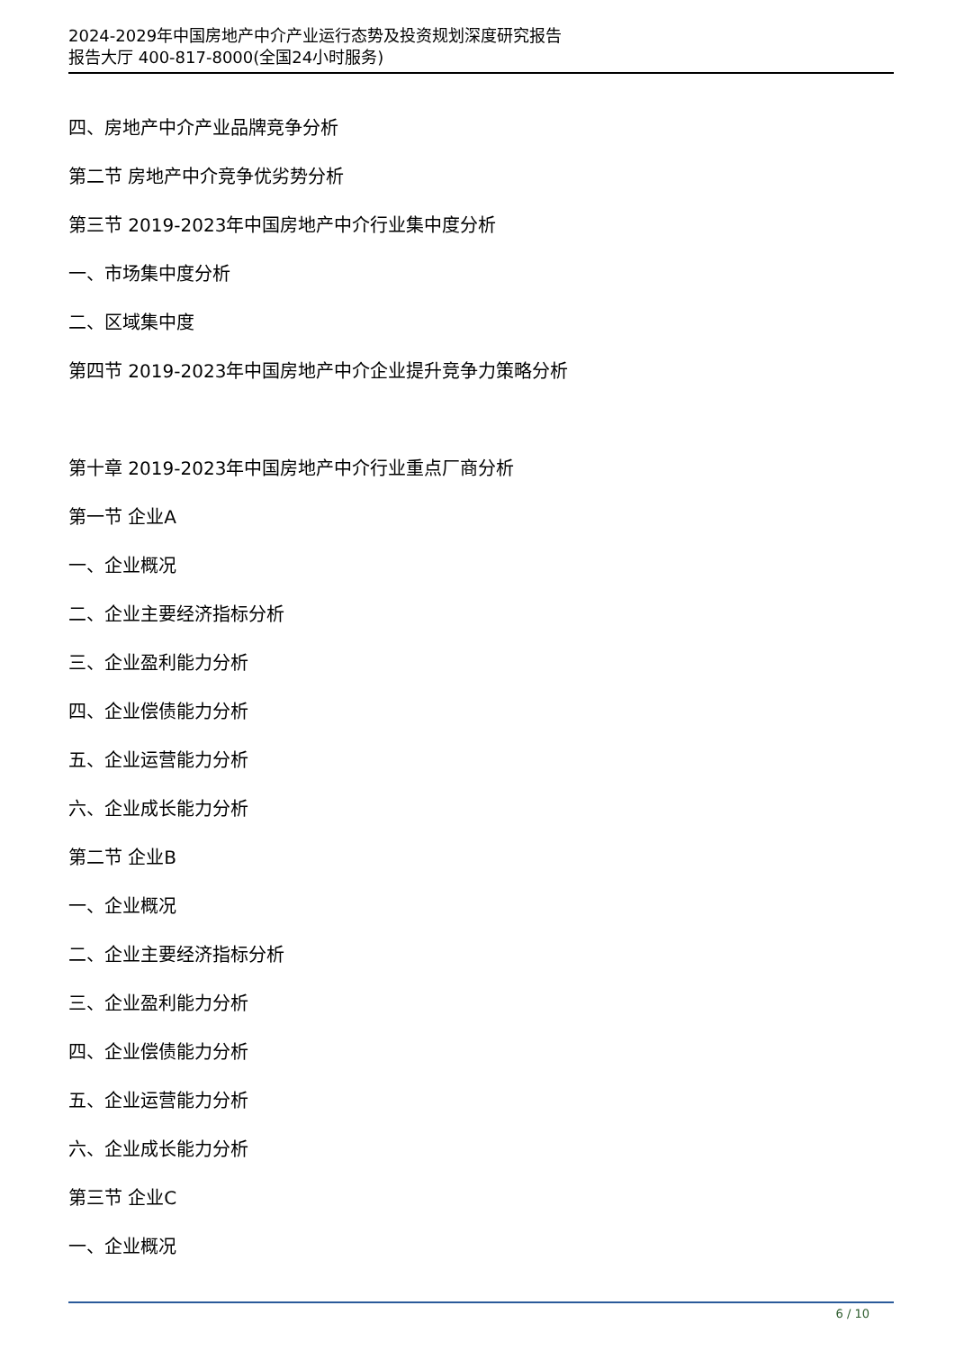2024-2029年中国房地产中介产业运行态势及投资规划深度研究报告
报告大厅 400-817-8000(全国24小时服务)
四、房地产中介产业品牌竞争分析
第二节 房地产中介竞争优劣势分析
第三节 2019-2023年中国房地产中介行业集中度分析
一、市场集中度分析
二、区域集中度
第四节 2019-2023年中国房地产中介企业提升竞争力策略分析
第十章 2019-2023年中国房地产中介行业重点厂商分析
第一节 企业A
一、企业概况
二、企业主要经济指标分析
三、企业盈利能力分析
四、企业偿债能力分析
五、企业运营能力分析
六、企业成长能力分析
第二节 企业B
一、企业概况
二、企业主要经济指标分析
三、企业盈利能力分析
四、企业偿债能力分析
五、企业运营能力分析
六、企业成长能力分析
第三节 企业C
一、企业概况
6 / 10